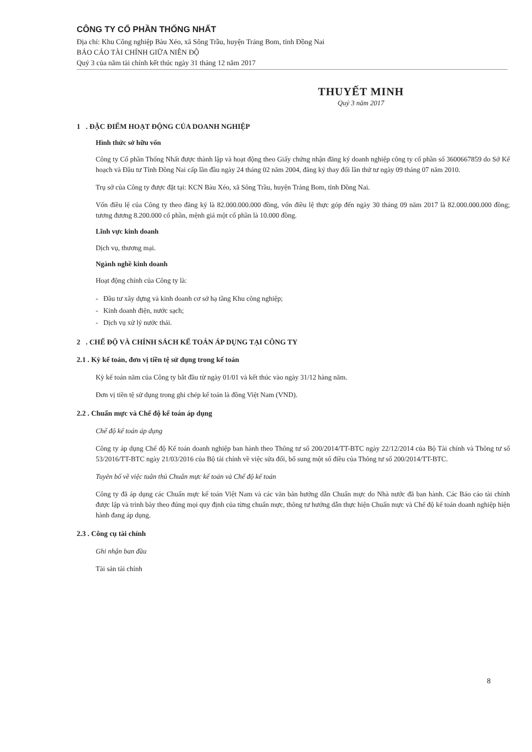CÔNG TY CỔ PHẦN THỐNG NHẤT
Địa chỉ: Khu Công nghiệp Bàu Xéo, xã Sông Trầu, huyện Trảng Bom, tỉnh Đồng Nai
BÁO CÁO TÀI CHÍNH GIỮA NIÊN ĐỘ
Quý 3 của năm tài chính kết thúc ngày 31 tháng 12 năm 2017
THUYẾT MINH
Quý 3 năm 2017
1 . ĐẶC ĐIỂM HOẠT ĐỘNG CỦA DOANH NGHIỆP
Hình thức sở hữu vốn
Công ty Cổ phần Thống Nhất được thành lập và hoạt động theo Giấy chứng nhận đăng ký doanh nghiệp công ty cổ phần số 3600667859 do Sở Kế hoạch và Đầu tư Tỉnh Đồng Nai cấp lần đầu ngày 24 tháng 02 năm 2004, đăng ký thay đổi lần thứ tư ngày 09 tháng 07 năm 2010.
Trụ sở của Công ty được đặt tại: KCN Bàu Xéo, xã Sông Trầu, huyện Trảng Bom, tỉnh Đồng Nai.
Vốn điều lệ của Công ty theo đăng ký là 82.000.000.000 đồng, vốn điều lệ thực góp đến ngày 30 tháng 09 năm 2017 là 82.000.000.000 đồng; tương đương 8.200.000 cổ phần, mệnh giá một cổ phần là 10.000 đồng.
Lĩnh vực kinh doanh
Dịch vụ, thương mại.
Ngành nghề kinh doanh
Hoạt động chính của Công ty là:
- Đầu tư xây dựng và kinh doanh cơ sở hạ tầng Khu công nghiệp;
- Kinh doanh điện, nước sạch;
- Dịch vụ xử lý nước thải.
2 . CHẾ ĐỘ VÀ CHÍNH SÁCH KẾ TOÁN ÁP DỤNG TẠI CÔNG TY
2.1 . Kỳ kế toán, đơn vị tiền tệ sử dụng trong kế toán
Kỳ kế toán năm của Công ty bắt đầu từ ngày 01/01 và kết thúc vào ngày 31/12 hàng năm.
Đơn vị tiền tệ sử dụng trong ghi chép kế toán là đồng Việt Nam (VND).
2.2 . Chuẩn mực và Chế độ kế toán áp dụng
Chế độ kế toán áp dụng
Công ty áp dụng Chế độ Kế toán doanh nghiệp ban hành theo Thông tư số 200/2014/TT-BTC ngày 22/12/2014 của Bộ Tài chính và Thông tư số 53/2016/TT-BTC ngày 21/03/2016 của Bộ tài chính về việc sửa đổi, bổ sung một số điều của Thông tư số 200/2014/TT-BTC.
Tuyên bố về việc tuân thủ Chuẩn mực kế toán và Chế độ kế toán
Công ty đã áp dụng các Chuẩn mực kế toán Việt Nam và các văn bản hướng dẫn Chuẩn mực do Nhà nước đã ban hành. Các Báo cáo tài chính được lập và trình bày theo đúng mọi quy định của từng chuẩn mực, thông tư hướng dẫn thực hiện Chuẩn mực và Chế độ kế toán doanh nghiệp hiện hành đang áp dụng.
2.3 . Công cụ tài chính
Ghi nhận ban đầu
Tài sản tài chính
8